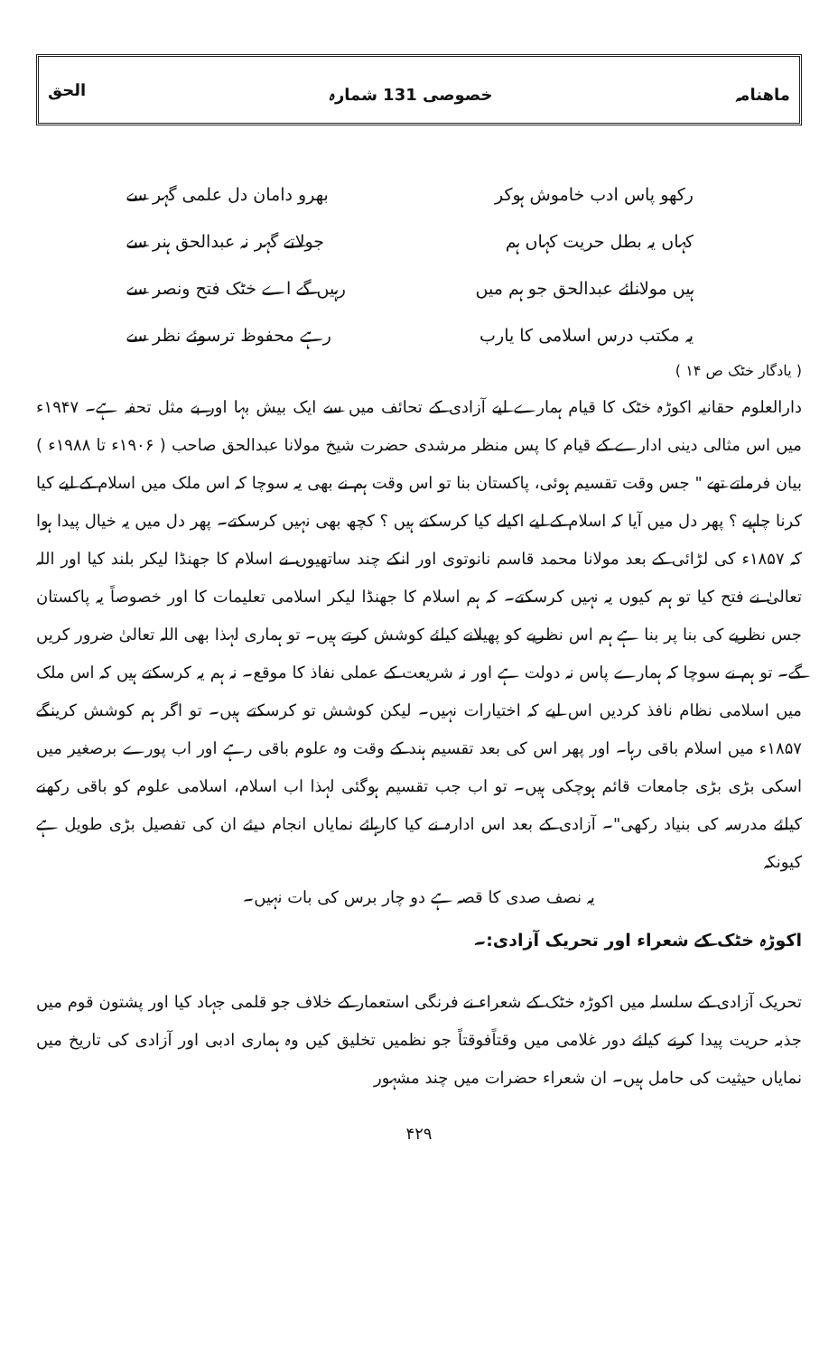ماھنامہ خصوصی 131 شمارہ الحق
رکھو پاس ادب خاموش ہوکر بھرو دامان دل علمی گہر سے
کہاں یہ بطل حریت کہاں ہم جولاتے گہر نہ عبدالحق ہنر سے
ہیں مولانائے عبدالحق جو ہم میں رہیں گے اے خٹک فتح ونصر سے
یہ مکتب درس اسلامی کا یارب رہے محفوظ ترسوئے نظر سے
( یادگار خٹک ص ۱۴ )
دارالعلوم حقانیہ اکوڑہ خٹک کا قیام ہمارے لیے آزادی کے تحائف میں سے ایک بیش بہا اور بے مثل تحفہ ہے۔ ۱۹۴۷ء میں اس مثالی دینی ادارے کے قیام کا پس منظر مرشدی حضرت شیخ مولانا عبدالحق صاحب ( ۱۹۰۶ء تا ۱۹۸۸ء ) بیان فرماتے تھے " جس وقت تقسیم ہوئی، پاکستان بنا تو اس وقت ہم نے بھی یہ سوچا کہ اس ملک میں اسلام کے لیے کیا کرنا چاہیے ؟ پھر دل میں آیا کہ اسلام کے لیے اکیلے کیا کرسکتے ہیں ؟ کچھ بھی نہیں کرسکتے۔ پھر دل میں یہ خیال پیدا ہوا کہ ۱۸۵۷ء کی لڑائی کے بعد مولانا محمد قاسم نانوتوی اور انکے چند ساتھیوں نے اسلام کا جھنڈا لیکر بلند کیا اور اللہ تعالیٰ نے فتح کیا تو ہم کیوں یہ نہیں کرسکتے۔ کہ ہم اسلام کا جھنڈا لیکر اسلامی تعلیمات کا اور خصوصاً یہ پاکستان جس نظریے کی بنا پر بنا ہے ہم اس نظریے کو پھیلانے کیلئے کوشش کرتے ہیں۔ تو ہماری لہذا بھی اللہ تعالیٰ ضرور کریں گے۔ تو ہم نے سوچا کہ ہمارے پاس نہ دولت ہے اور نہ شریعت کے عملی نفاذ کا موقع۔ نہ ہم یہ کرسکتے ہیں کہ اس ملک میں اسلامی نظام نافذ کردیں اس لیے کہ اختیارات نہیں۔ لیکن کوشش تو کرسکتے ہیں۔ تو اگر ہم کوشش کرینگے ۱۸۵۷ء میں اسلام باقی رہا۔ اور پھر اس کی بعد تقسیم ہند کے وقت وہ علوم باقی رہے اور اب پورے برصغیر میں اسکی بڑی بڑی جامعات قائم ہوچکی ہیں۔ تو اب جب تقسیم ہوگئی لہذا اب اسلام، اسلامی علوم کو باقی رکھنے کیلئے مدرسہ کی بنیاد رکھی"۔ آزادی کے بعد اس ادارہ نے کیا کارہائے نمایاں انجام دیئے ان کی تفصیل بڑی طویل ہے کیونکہ
یہ نصف صدی کا قصہ ہے دو چار برس کی بات نہیں۔
اکوڑہ خٹک کے شعراء اور تحریک آزادی:۔
تحریک آزادی کے سلسلہ میں اکوڑہ خٹک کے شعراء نے فرنگی استعمار کے خلاف جو قلمی جہاد کیا اور پشتون قوم میں جذبہ حریت پیدا کرنے کیلئے دور غلامی میں وقتاًفوقتاً جو نظمیں تخلیق کیں وہ ہماری ادبی اور آزادی کی تاریخ میں نمایاں حیثیت کی حامل ہیں۔ ان شعراء حضرات میں چند مشہور
۴۲۹